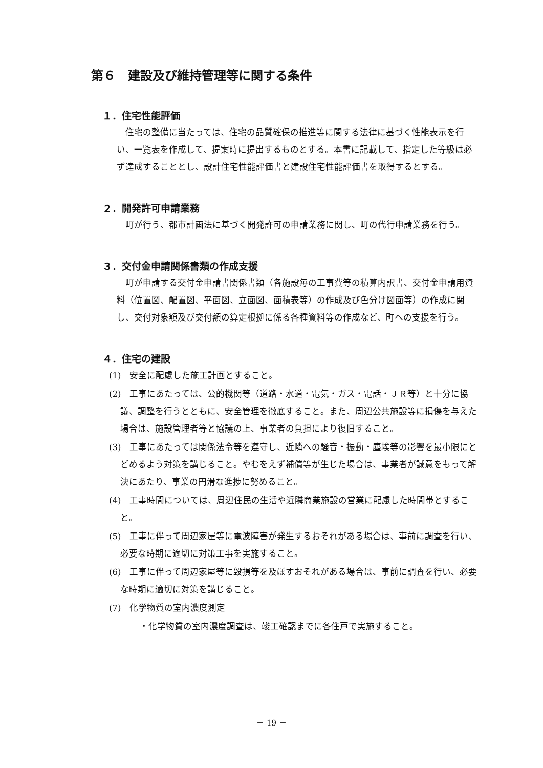第６　建設及び維持管理等に関する条件
１．住宅性能評価
住宅の整備に当たっては、住宅の品質確保の推進等に関する法律に基づく性能表示を行い、一覧表を作成して、提案時に提出するものとする。本書に記載して、指定した等級は必ず達成することとし、設計住宅性能評価書と建設住宅性能評価書を取得するとする。
２．開発許可申請業務
町が行う、都市計画法に基づく開発許可の申請業務に関し、町の代行申請業務を行う。
３．交付金申請関係書類の作成支援
町が申請する交付金申請書関係書類（各施設毎の工事費等の積算内訳書、交付金申請用資料（位置図、配置図、平面図、立面図、面積表等）の作成及び色分け図面等）の作成に関し、交付対象額及び交付額の算定根拠に係る各種資料等の作成など、町への支援を行う。
４．住宅の建設
(1)　安全に配慮した施工計画とすること。
(2)　工事にあたっては、公的機関等（道路・水道・電気・ガス・電話・ＪＲ等）と十分に協議、調整を行うとともに、安全管理を徹底すること。また、周辺公共施設等に損傷を与えた場合は、施設管理者等と協議の上、事業者の負担により復旧すること。
(3)　工事にあたっては関係法令等を遵守し、近隣への騒音・振動・塵埃等の影響を最小限にとどめるよう対策を講じること。やむをえず補償等が生じた場合は、事業者が誠意をもって解決にあたり、事業の円滑な進捗に努めること。
(4)　工事時間については、周辺住民の生活や近隣商業施設の営業に配慮した時間帯とすること。
(5)　工事に伴って周辺家屋等に電波障害が発生するおそれがある場合は、事前に調査を行い、必要な時期に適切に対策工事を実施すること。
(6)　工事に伴って周辺家屋等に毀損等を及ぼすおそれがある場合は、事前に調査を行い、必要な時期に適切に対策を講じること。
(7)　化学物質の室内濃度測定
・化学物質の室内濃度調査は、竣工確認までに各住戸で実施すること。
－ 19 －